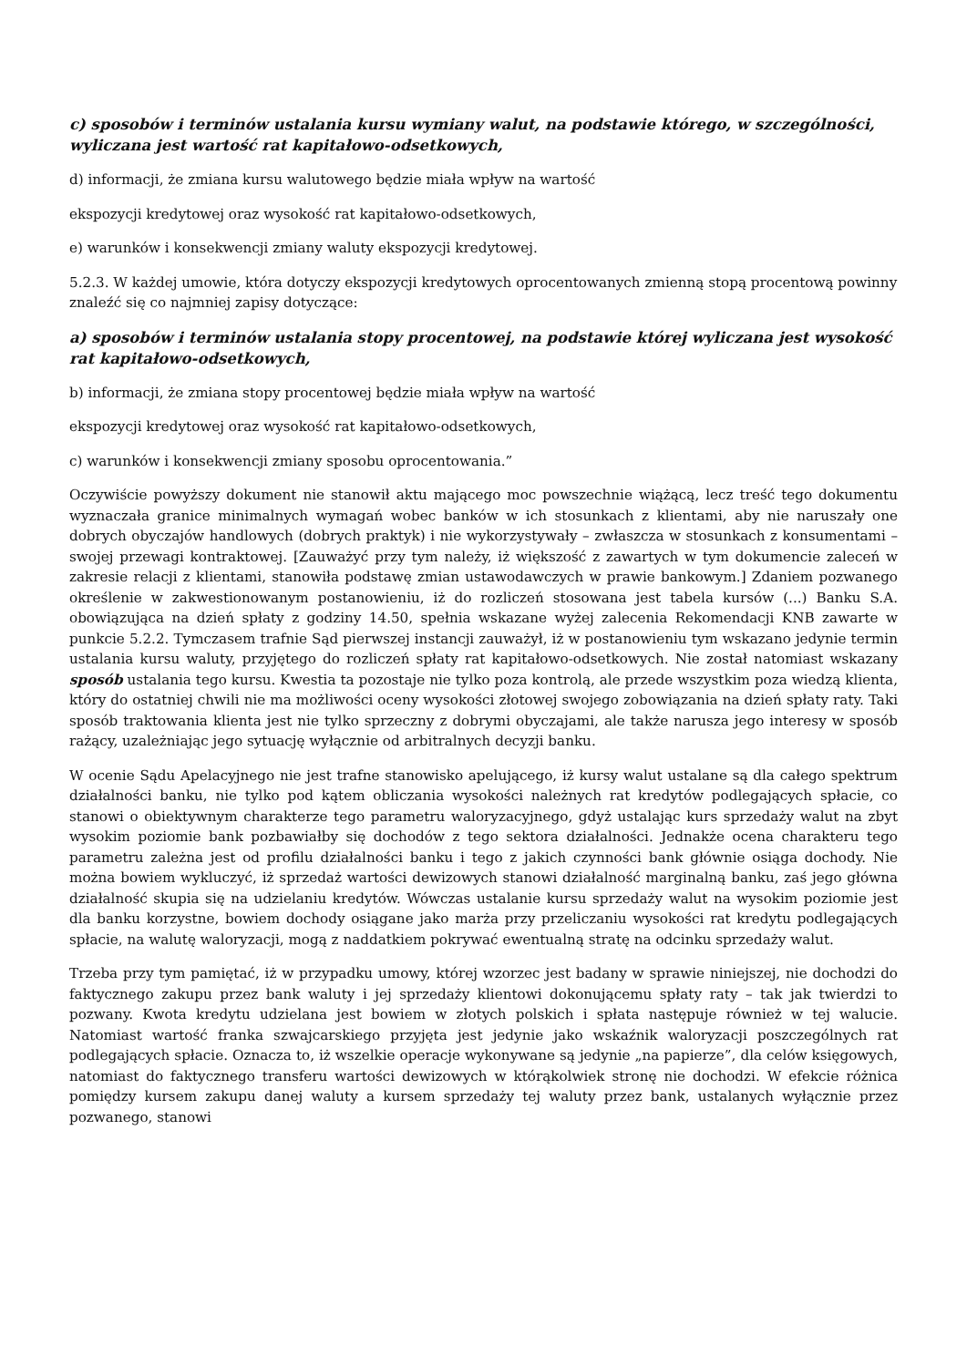c) sposobów i terminów ustalania kursu wymiany walut, na podstawie którego, w szczególności, wyliczana jest wartość rat kapitałowo-odsetkowych,
d) informacji, że zmiana kursu walutowego będzie miała wpływ na wartość
ekspozycji kredytowej oraz wysokość rat kapitałowo-odsetkowych,
e) warunków i konsekwencji zmiany waluty ekspozycji kredytowej.
5.2.3. W każdej umowie, która dotyczy ekspozycji kredytowych oprocentowanych zmienną stopą procentową powinny znaleźć się co najmniej zapisy dotyczące:
a) sposobów i terminów ustalania stopy procentowej, na podstawie której wyliczana jest wysokość rat kapitałowo-odsetkowych,
b) informacji, że zmiana stopy procentowej będzie miała wpływ na wartość
ekspozycji kredytowej oraz wysokość rat kapitałowo-odsetkowych,
c) warunków i konsekwencji zmiany sposobu oprocentowania.”
Oczywiście powyższy dokument nie stanowił aktu mającego moc powszechnie wiążącą, lecz treść tego dokumentu wyznaczała granice minimalnych wymagań wobec banków w ich stosunkach z klientami, aby nie naruszały one dobrych obyczajów handlowych (dobrych praktyk) i nie wykorzystywały – zwłaszcza w stosunkach z konsumentami – swojej przewagi kontraktowej. [Zauważyć przy tym należy, iż większość z zawartych w tym dokumencie zaleceń w zakresie relacji z klientami, stanowiła podstawę zmian ustawodawczych w prawie bankowym.] Zdaniem pozwanego określenie w zakwestionowanym postanowieniu, iż do rozliczeń stosowana jest tabela kursów (...) Banku S.A. obowiązująca na dzień spłaty z godziny 14.50, spełnia wskazane wyżej zalecenia Rekomendacji KNB zawarte w punkcie 5.2.2. Tymczasem trafnie Sąd pierwszej instancji zauważył, iż w postanowieniu tym wskazano jedynie termin ustalania kursu waluty, przyjętego do rozliczeń spłaty rat kapitałowo-odsetkowych. Nie został natomiast wskazany sposób ustalania tego kursu. Kwestia ta pozostaje nie tylko poza kontrolą, ale przede wszystkim poza wiedzą klienta, który do ostatniej chwili nie ma możliwości oceny wysokości złotowej swojego zobowiązania na dzień spłaty raty. Taki sposób traktowania klienta jest nie tylko sprzeczny z dobrymi obyczajami, ale także narusza jego interesy w sposób rażący, uzależniając jego sytuację wyłącznie od arbitralnych decyzji banku.
W ocenie Sądu Apelacyjnego nie jest trafne stanowisko apelującego, iż kursy walut ustalane są dla całego spektrum działalności banku, nie tylko pod kątem obliczania wysokości należnych rat kredytów podlegających spłacie, co stanowi o obiektywnym charakterze tego parametru waloryzacyjnego, gdyż ustalając kurs sprzedaży walut na zbyt wysokim poziomie bank pozbawiałby się dochodów z tego sektora działalności. Jednakże ocena charakteru tego parametru zależna jest od profilu działalności banku i tego z jakich czynności bank głównie osiąga dochody. Nie można bowiem wykluczyć, iż sprzedaż wartości dewizowych stanowi działalność marginalną banku, zaś jego główna działalność skupia się na udzielaniu kredytów. Wówczas ustalanie kursu sprzedaży walut na wysokim poziomie jest dla banku korzystne, bowiem dochody osiągane jako marża przy przeliczaniu wysokości rat kredytu podlegających spłacie, na walutę waloryzacji, mogą z naddatkiem pokrywać ewentualną stratę na odcinku sprzedaży walut.
Trzeba przy tym pamiętać, iż w przypadku umowy, której wzorzec jest badany w sprawie niniejszej, nie dochodzi do faktycznego zakupu przez bank waluty i jej sprzedaży klientowi dokonującemu spłaty raty – tak jak twierdzi to pozwany. Kwota kredytu udzielana jest bowiem w złotych polskich i spłata następuje również w tej walucie. Natomiast wartość franka szwajcarskiego przyjęta jest jedynie jako wskaźnik waloryzacji poszczególnych rat podlegających spłacie. Oznacza to, iż wszelkie operacje wykonywane są jedynie „na papierze”, dla celów księgowych, natomiast do faktycznego transferu wartości dewizowych w którąkolwiek stronę nie dochodzi. W efekcie różnica pomiędzy kursem zakupu danej waluty a kursem sprzedaży tej waluty przez bank, ustalanych wyłącznie przez pozwanego, stanowi